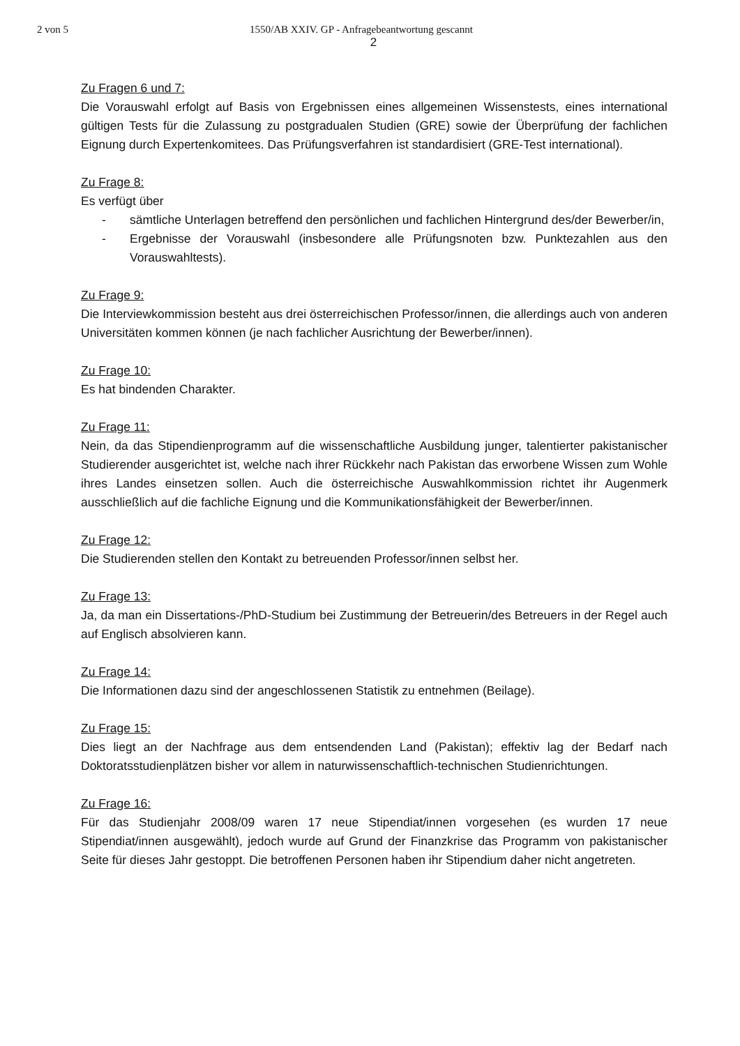2 von 5 1550/AB XXIV. GP - Anfragebeantwortung gescannt
2
Zu Fragen 6 und 7:
Die Vorauswahl erfolgt auf Basis von Ergebnissen eines allgemeinen Wissenstests, eines international gültigen Tests für die Zulassung zu postgradualen Studien (GRE) sowie der Überprüfung der fachlichen Eignung durch Expertenkomitees. Das Prüfungsverfahren ist standardisiert (GRE-Test international).
Zu Frage 8:
Es verfügt über
- sämtliche Unterlagen betreffend den persönlichen und fachlichen Hintergrund des/der Bewerber/in,
- Ergebnisse der Vorauswahl (insbesondere alle Prüfungsnoten bzw. Punktezahlen aus den Vorauswahltests).
Zu Frage 9:
Die Interviewkommission besteht aus drei österreichischen Professor/innen, die allerdings auch von anderen Universitäten kommen können (je nach fachlicher Ausrichtung der Bewerber/innen).
Zu Frage 10:
Es hat bindenden Charakter.
Zu Frage 11:
Nein, da das Stipendienprogramm auf die wissenschaftliche Ausbildung junger, talentierter pakistanischer Studierender ausgerichtet ist, welche nach ihrer Rückkehr nach Pakistan das erworbene Wissen zum Wohle ihres Landes einsetzen sollen. Auch die österreichische Auswahlkommission richtet ihr Augenmerk ausschließlich auf die fachliche Eignung und die Kommunikationsfähigkeit der Bewerber/innen.
Zu Frage 12:
Die Studierenden stellen den Kontakt zu betreuenden Professor/innen selbst her.
Zu Frage 13:
Ja, da man ein Dissertations-/PhD-Studium bei Zustimmung der Betreuerin/des Betreuers in der Regel auch auf Englisch absolvieren kann.
Zu Frage 14:
Die Informationen dazu sind der angeschlossenen Statistik zu entnehmen (Beilage).
Zu Frage 15:
Dies liegt an der Nachfrage aus dem entsendenden Land (Pakistan); effektiv lag der Bedarf nach Doktoratsstudienplätzen bisher vor allem in naturwissenschaftlich-technischen Studienrichtungen.
Zu Frage 16:
Für das Studienjahr 2008/09 waren 17 neue Stipendiat/innen vorgesehen (es wurden 17 neue Stipendiat/innen ausgewählt), jedoch wurde auf Grund der Finanzkrise das Programm von pakistanischer Seite für dieses Jahr gestoppt. Die betroffenen Personen haben ihr Stipendium daher nicht angetreten.